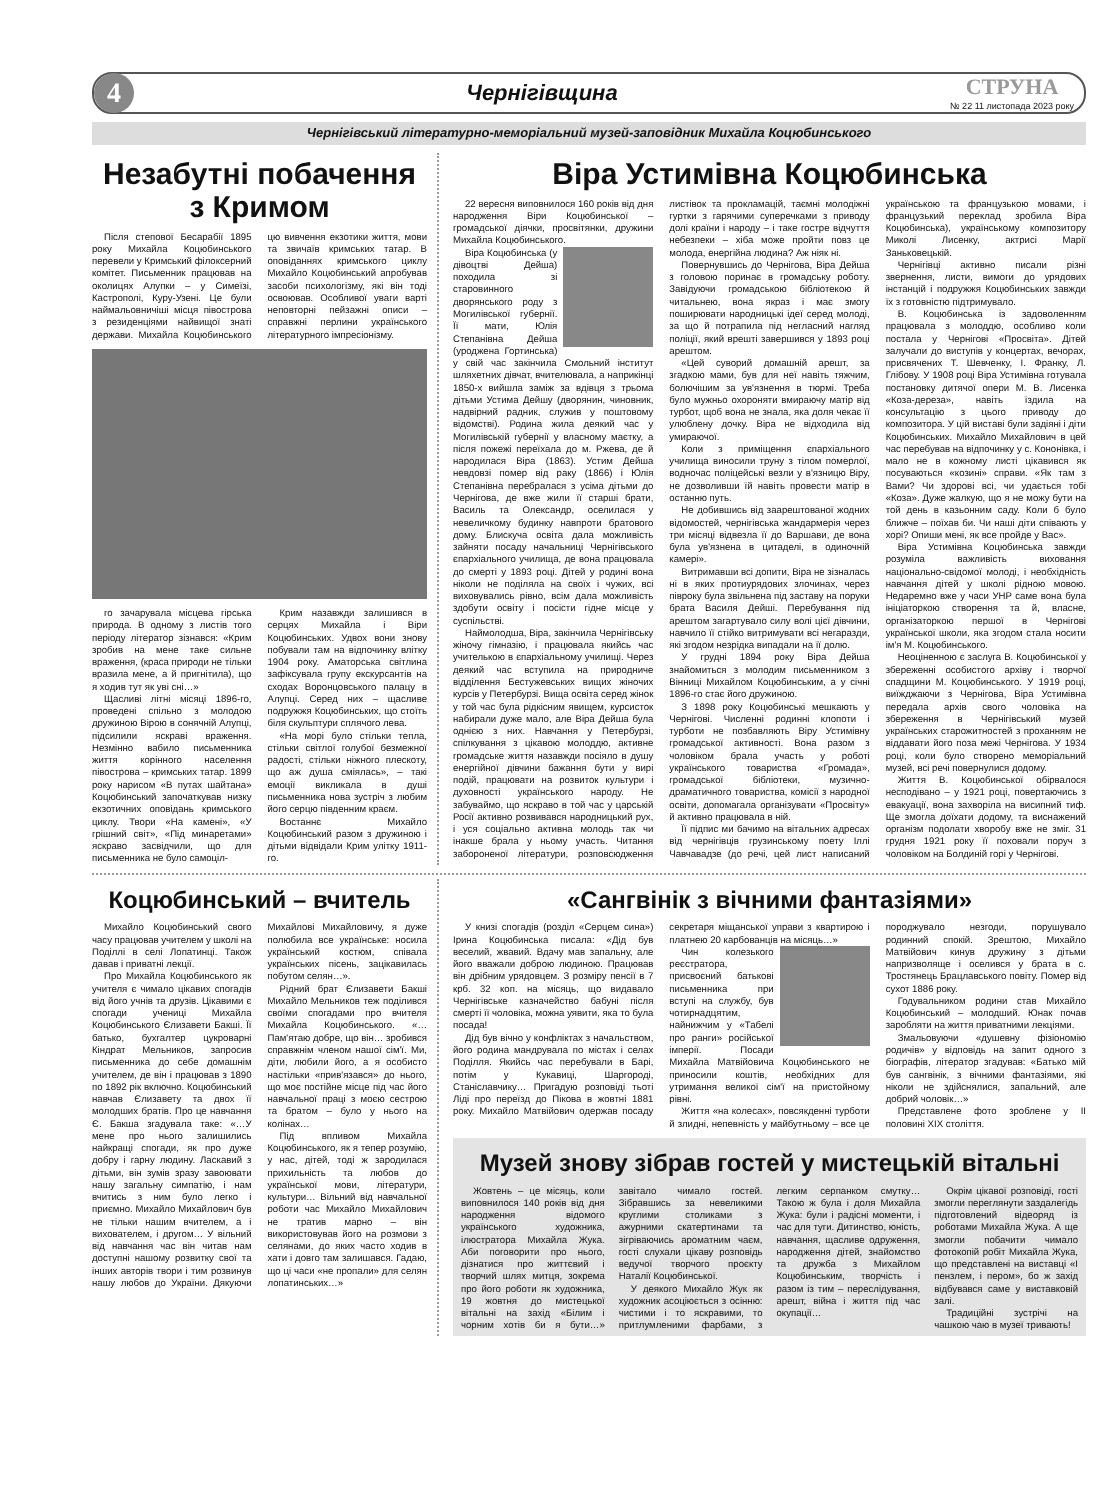4
Чернігівщина
СТРУНА
№ 22 11 листопада 2023 року
Чернігівський літературно-меморіальний музей-заповідник Михайла Коцюбинського
Незабутні побачення з Кримом
Після степової Бесарабії 1895 року Михайла Коцюбинського перевели у Кримський філоксерний комітет. Письменник працював на околицях Алупки – у Симеїзі, Кастрополі, Куру-Узені. Це були наймальовничіші місця півострова з резиденціями найвищої знаті держави. Михайла Коцюбинського цю вивчення екзотики життя, мови та звичаїв кримських татар. В оповіданнях кримського циклу Михайло Коцюбинський апробував засоби психологізму, які він тоді освоював. Особливої уваги варті неповторні пейзажні описи – справжні перлини українського літературного імпресіонізму.
го зачарувала місцева гірська природа. В одному з листів того періоду літератор зізнався: «Крим зробив на мене таке сильне враження, (краса природи не тільки вразила мене, а й пригнітила), що я ходив тут як уві сні…»
Щасливі літні місяці 1896-го, проведені спільно з молодою дружиною Вірою в сонячній Алупці, підсилили яскраві враження. Незмінно вабило письменника життя корінного населення півострова – кримських татар. 1899 року нарисом «В путах шайтана» Коцюбинський започаткував низку екзотичних оповідань кримського циклу. Твори «На камені», «У грішний світ», «Під минаретами» яскраво засвідчили, що для письменника не було самоціл-
Крим назавжди залишився в серцях Михайла і Віри Коцюбинських. Удвох вони знову побували там на відпочинку влітку 1904 року. Аматорська світлина зафіксувала групу екскурсантів на сходах Воронцовського палацу в Алупці. Серед них – щасливе подружжя Коцюбинських, що стоїть біля скульптури сплячого лева.
«На морі було стільки тепла, стільки світлої голубої безмежної радості, стільки ніжного плескоту, що аж душа сміялась», – такі емоції викликала в душі письменника нова зустріч з любим його серцю південним краєм.
Востаннє Михайло Коцюбинський разом з дружиною і дітьми відвідали Крим улітку 1911-го.
Віра Устимівна Коцюбинська
22 вересня виповнилося 160 років від дня народження Віри Коцюбинської – громадської діячки, просвітянки, дружини Михайла Коцюбинського.
Віра Коцюбинська (у дівоцтві Дейша) походила зі старовинного дворянського роду з Могилівської губернії. Її мати, Юлія Степанівна Дейша (уроджена Гортинська) у свій час закінчила Смольний інститут шляхетних дівчат, вчителювала, а наприкінці 1850-х вийшла заміж за вдівця з трьома дітьми Устима Дейшу (дворянин, чиновник, надвірний радник, служив у поштовому відомстві). Родина жила деякий час у Могилівській губернії у власному маєтку, а після пожежі переїхала до м. Ржева, де й народилася Віра (1863). Устим Дейша невдовзі помер від раку (1866) і Юлія Степанівна перебралася з усіма дітьми до Чернігова, де вже жили її старші брати, Василь та Олександр, оселилася у невеличкому будинку навпроти братового дому. Блискуча освіта дала можливість зайняти посаду начальниці Чернігівського єпархіального училища, де вона працювала до смерті у 1893 році. Дітей у родині вона ніколи не поділяла на своїх і чужих, всі виховувались рівно, всім дала можливість здобути освіту і посісти гідне місце у суспільстві.
Наймолодша, Віра, закінчила Чернігівську жіночу гімназію, і працювала якийсь час учителькою в єпархіальному училищі. Через деякий час вступила на природниче відділення Бестужевських вищих жіночих курсів у Петербурзі. Вища освіта серед жінок у той час була рідкісним явищем, курсисток набирали дуже мало, але Віра Дейша була однією з них. Навчання у Петербурзі, спілкування з цікавою молоддю, активне громадське життя назавжди посіяло в душу енергійної дівчини бажання бути у вирі подій, працювати на розвиток культури і духовності українського народу. Не забуваймо, що яскраво в той час у царській Росії активно розвивався народницький рух, і уся соціально активна молодь так чи інакше брала у ньому участь. Читання забороненої літератури, розповсюдження листівок та прокламацій, таємні молодіжні гуртки з гарячими суперечками з приводу долі країни і народу – і таке гостре відчуття небезпеки – хіба може пройти повз це молода, енергійна людина? Аж ніяк ні.
Повернувшись до Чернігова, Віра Дейша з головою поринає в громадську роботу. Завідуючи громадською бібліотекою й читальнею, вона якраз і має змогу поширювати народницькі ідеї серед молоді, за що й потрапила під негласний нагляд поліції, який врешті завершився у 1893 році арештом.
«Цей суворий домашній арешт, за згадкою мами, був для неї навіть тяжчим, болючішим за ув'язнення в тюрмі. Треба було мужньо охороняти вмираючу матір від турбот, щоб вона не знала, яка доля чекає її улюблену дочку. Віра не відходила від умираючої.
Коли з приміщення єпархіального училища виносили труну з тілом померлої, водночас поліцейські везли у в'язницю Віру, не дозволивши їй навіть провести матір в останню путь.
Не добившись від заарештованої жодних відомостей, чернігівська жандармерія через три місяці відвезла її до Варшави, де вона була ув'язнена в цитаделі, в одиночній камері».
Витримавши всі допити, Віра не зізналась ні в яких протиурядових злочинах, через півроку була звільнена під заставу на поруки брата Василя Дейші. Перебування під арештом загартувало силу волі цієї дівчини, навчило її стійко витримувати всі негаразди, які згодом незрідка випадали на її долю.
У грудні 1894 року Віра Дейша знайомиться з молодим письменником з Вінниці Михайлом Коцюбинським, а у січні 1896-го стає його дружиною.
З 1898 року Коцюбинські мешкають у Чернігові. Численні родинні клопоти і турботи не позбавляють Віру Устимівну громадської активності. Вона разом з чоловіком брала участь у роботі українського товариства «Громада», громадської бібліотеки, музично-драматичного товариства, комісії з народної освіти, допомагала організувати «Просвіту» й активно працювала в ній.
Її підпис ми бачимо на вітальних адресах від чернігівців грузинському поету Іллі Чавчавадзе (до речі, цей лист написаний українською та французькою мовами, і французький переклад зробила Віра Коцюбинська), українському композитору Миколі Лисенку, актрисі Марії Заньковецькій.
Чернігівці активно писали різні звернення, листи, вимоги до урядових інстанцій і подружжя Коцюбинських завжди їх з готовністю підтримувало.
В. Коцюбинська із задоволенням працювала з молоддю, особливо коли постала у Чернігові «Просвіта». Дітей залучали до виступів у концертах, вечорах, присвячених Т. Шевченку, І. Франку, Л. Глібову. У 1908 році Віра Устимівна готувала постановку дитячої опери М. В. Лисенка «Коза-дереза», навіть їздила на консультацію з цього приводу до композитора. У цій виставі були задіяні і діти Коцюбинських. Михайло Михайлович в цей час перебував на відпочинку у с. Кононівка, і мало не в кожному листі цікавився як посуваються «козині» справи. «Як там з Вами? Чи здорові всі, чи удається тобі «Коза». Дуже жалкую, що я не можу бути на той день в казьонним саду. Коли б було ближче – поїхав би. Чи наші діти співають у хорі? Опиши мені, як все пройде у Вас».
Віра Устимівна Коцюбинська завжди розуміла важливість виховання національно-свідомої молоді, і необхідність навчання дітей у школі рідною мовою. Недаремно вже у часи УНР саме вона була ініціаторкою створення та й, власне, організаторкою першої в Чернігові української школи, яка згодом стала носити ім'я М. Коцюбинського.
Неоціненною є заслуга В. Коцюбинської у збереженні особистого архіву і творчої спадщини М. Коцюбинського. У 1919 році, виїжджаючи з Чернігова, Віра Устимівна передала архів свого чоловіка на збереження в Чернігівський музей українських старожитностей з проханням не віддавати його поза межі Чернігова. У 1934 році, коли було створено меморіальний музей, всі речі повернулися додому.
Життя В. Коцюбинської обірвалося несподівано – у 1921 році, повертаючись з евакуації, вона захворіла на висипний тиф. Ще змогла доїхати додому, та виснажений організм подолати хворобу вже не зміг. 31 грудня 1921 року її поховали поруч з чоловіком на Болдиній горі у Чернігові.
Коцюбинський – вчитель
Михайло Коцюбинський свого часу працював учителем у школі на Поділлі в селі Лопатинці. Також давав і приватні лекції.
Про Михайла Коцюбинського як учителя є чимало цікавих спогадів від його учнів та друзів. Цікавими є спогади учениці Михайла Коцюбинського Єлизавети Бакші. Її батько, бухгалтер цукроварні Кіндрат Мельников, запросив письменника до себе домашнім учителем, де він і працював з 1890 по 1892 рік включно. Коцюбинський навчав Єлизавету та двох її молодших братів. Про це навчання Є. Бакша згадувала таке: «…У мене про нього залишились найкращі спогади, як про дуже добру і гарну людину. Ласкавий з дітьми, він зумів зразу завоювати нашу загальну симпатію, і нам вчитись з ним було легко і приємно. Михайло Михайлович був не тільки нашим вчителем, а і вихователем, і другом… У вільний від навчання час він читав нам доступні нашому розвитку свої та інших авторів твори і тим розвинув нашу любов до України. Дякуючи Михайлові Михайловичу, я дуже полюбила все українське: носила український костюм, співала українських пісень, зацікавилась побутом селян…».
Рідний брат Єлизавети Бакші Михайло Мельников теж поділився своїми спогадами про вчителя Михайла Коцюбинського. «…Пам'ятаю добре, що він… зробився справжнім членом нашої сім'ї. Ми, діти, любили його, а я особисто настільки «прив'язався» до нього, що моє постійне місце під час його навчальної праці з моєю сестрою та братом – було у нього на колінах…
Під впливом Михайла Коцюбинського, як я тепер розумію, у нас, дітей, тоді ж зародилася прихильність та любов до української мови, літератури, культури… Вільний від навчальної роботи час Михайло Михайлович не тратив марно – він використовував його на розмови з селянами, до яких часто ходив в хати і довго там залишався. Гадаю, що ці часи «не пропали» для селян лопатинських…»
«Сангвінік з вічними фантазіями»
У книзі спогадів (розділ «Серцем сина») Ірина Коцюбинська писала: «Дід був веселий, жвавий. Вдачу мав запальну, але його вважали доброю людиною. Працював він дрібним урядовцем. З розміру пенсії в 7 крб. 32 коп. на місяць, що видавало Чернігівське казначейство бабуні після смерті її чоловіка, можна уявити, яка то була посада!
Дід був вічно у конфліктах з начальством, його родина мандрувала по містах і селах Поділля. Якийсь час перебували в Барі, потім у Кукавиці, Шаргороді, Станіславчику… Пригадую розповіді тьоті Ліді про переїзд до Пікова в жовтні 1881 року. Михайло Матвійович одержав посаду секретаря міщанської управи з квартирою і платнею 20 карбованців на місяць…»
Чин колезького реєстратора, присвоєний батькові письменника при вступі на службу, був чотирнадцятим, найнижчим у «Табелі про ранги» російської імперії. Посади Михайла Матвійовича Коцюбинського не приносили коштів, необхідних для утримання великої сім'ї на пристойному рівні.
Життя «на колесах», повсякденні турботи й злидні, непевність у майбутньому – все це породжувало незгоди, порушувало родинний спокій. Зрештою, Михайло Матвійович кинув дружину з дітьми напризволяще і оселився у брата в с. Тростянець Брацлавського повіту. Помер від сухот 1886 року.
Годувальником родини став Михайло Коцюбинський – молодший. Юнак почав заробляти на життя приватними лекціями.
Змальовуючи «душевну фізіономію родичів» у відповідь на запит одного з біографів, літератор згадував: «Батько мій був сангвінік, з вічними фантазіями, які ніколи не здійснялися, запальний, але добрий чоловік…»
Представлене фото зроблене у II половині XIX століття.
Музей знову зібрав гостей у мистецькій вітальні
Жовтень – це місяць, коли виповнилося 140 років від дня народження відомого українського художника, ілюстратора Михайла Жука. Аби поговорити про нього, дізнатися про життєвий і творчий шлях митця, зокрема про його роботи як художника, 19 жовтня до мистецької вітальні на захід «Білим і чорним хотів би я бути…» завітало чимало гостей. Зібравшись за невеликими круглими столиками з ажурними скатертинами та зігріваючись ароматним чаєм, гості слухали цікаву розповідь ведучої творчого проєкту Наталії Коцюбинської.
У деякого Михайло Жук як художник асоціюється з осінню: чистими і то яскравими, то притлумленими фарбами, з легким серпанком смутку… Такою ж була і доля Михайла Жука: були і радісні моменти, і час для туги. Дитинство, юність, навчання, щасливе одруження, народження дітей, знайомство та дружба з Михайлом Коцюбинським, творчість і разом із тим – переслідування, арешт, війна і життя під час окупації…
Окрім цікавої розповіді, гості змогли переглянути заздалегідь підготовлений відеоряд із роботами Михайла Жука. А ще змогли побачити чимало фотокопій робіт Михайла Жука, що представлені на виставці «І пензлем, і пером», бо ж захід відбувався саме у виставковій залі.
Традиційні зустрічі на чашкою чаю в музеї тривають!